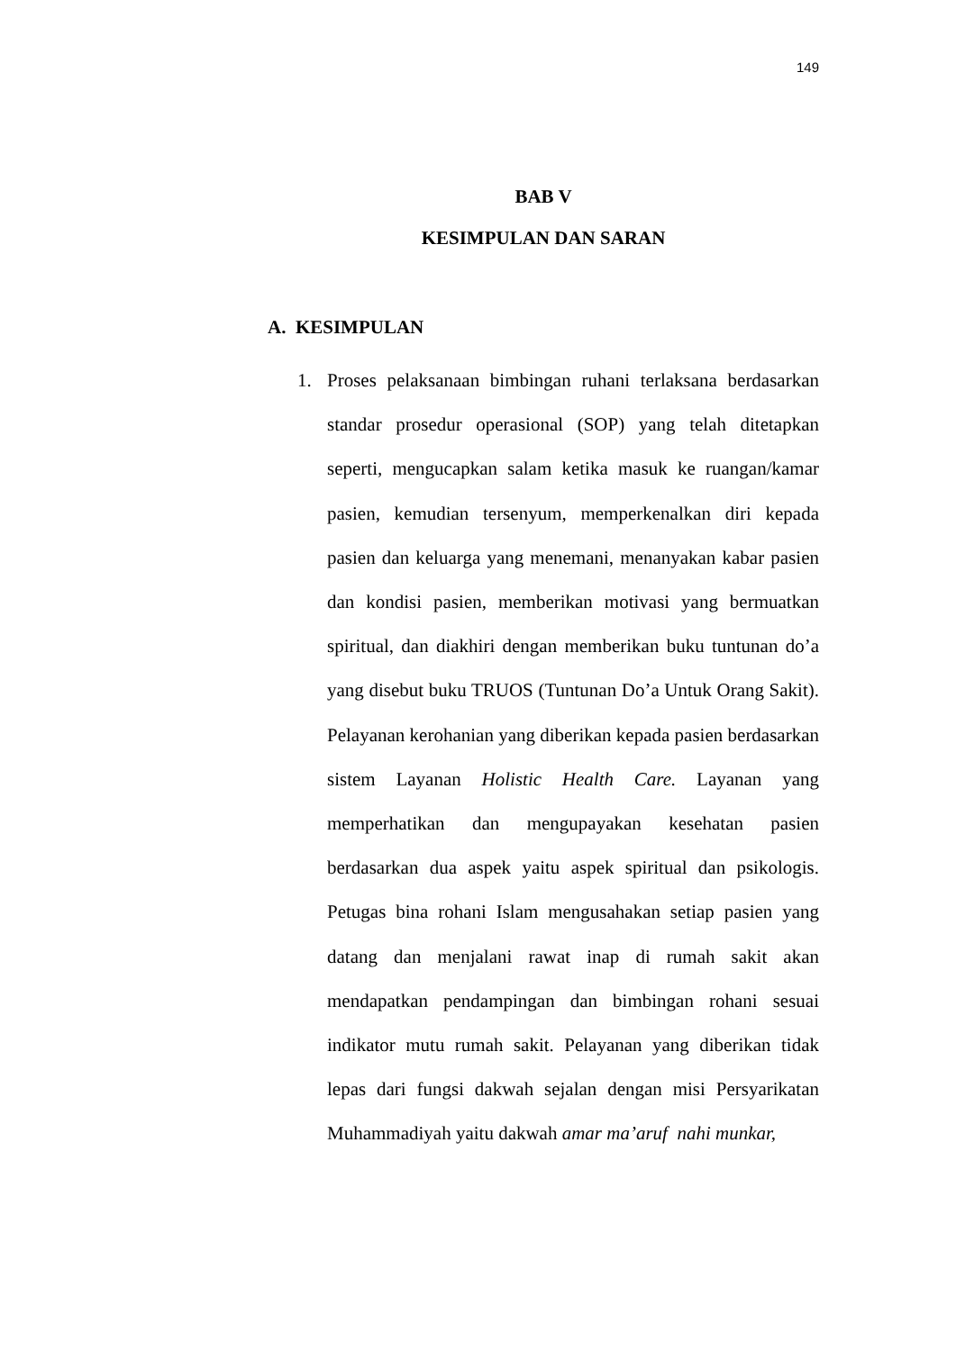149
BAB V
KESIMPULAN DAN SARAN
A. KESIMPULAN
1. Proses pelaksanaan bimbingan ruhani terlaksana berdasarkan standar prosedur operasional (SOP) yang telah ditetapkan seperti, mengucapkan salam ketika masuk ke ruangan/kamar pasien, kemudian tersenyum, memperkenalkan diri kepada pasien dan keluarga yang menemani, menanyakan kabar pasien dan kondisi pasien, memberikan motivasi yang bermuatkan spiritual, dan diakhiri dengan memberikan buku tuntunan do’a yang disebut buku TRUOS (Tuntunan Do’a Untuk Orang Sakit). Pelayanan kerohanian yang diberikan kepada pasien berdasarkan sistem Layanan Holistic Health Care. Layanan yang memperhatikan dan mengupayakan kesehatan pasien berdasarkan dua aspek yaitu aspek spiritual dan psikologis. Petugas bina rohani Islam mengusahakan setiap pasien yang datang dan menjalani rawat inap di rumah sakit akan mendapatkan pendampingan dan bimbingan rohani sesuai indikator mutu rumah sakit. Pelayanan yang diberikan tidak lepas dari fungsi dakwah sejalan dengan misi Persyarikatan Muhammadiyah yaitu dakwah amar ma’aruf nahi munkar,